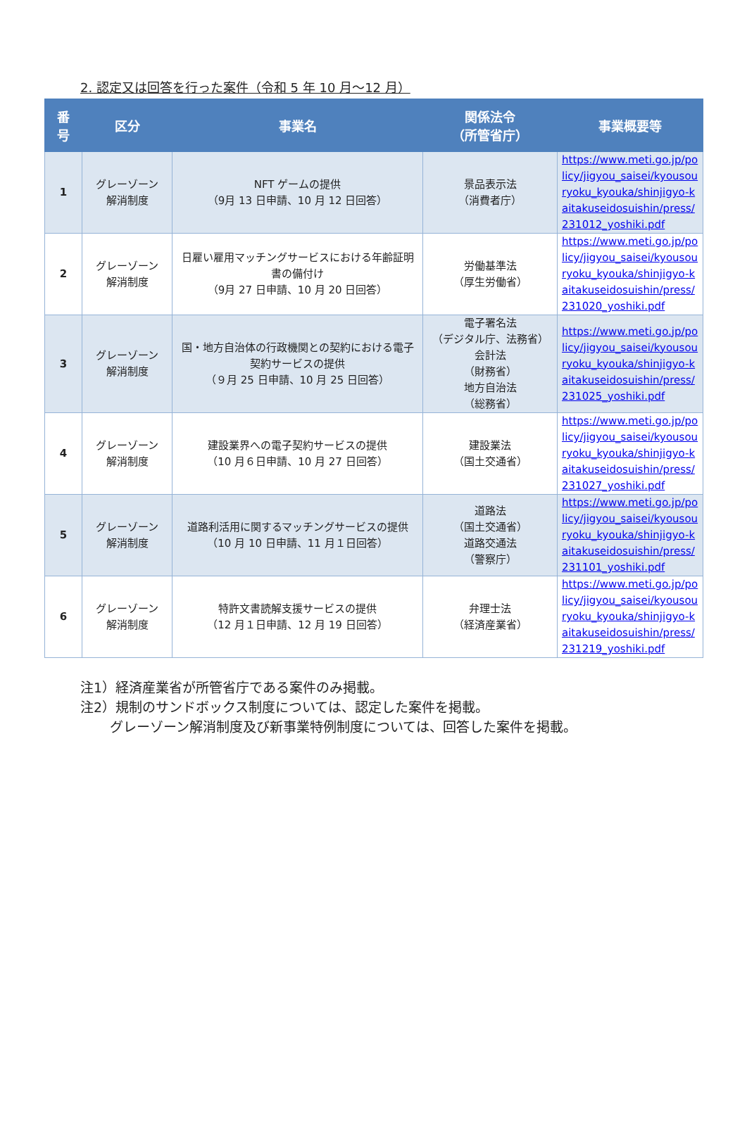2. 認定又は回答を行った案件（令和 5 年 10 月～12 月）
| 番 号 | 区分 | 事業名 | 関係法令 （所管省庁） | 事業概要等 |
| --- | --- | --- | --- | --- |
| 1 | グレーゾーン 解消制度 | NFT ゲームの提供 （9月 13 日申請、10 月 12 日回答） | 景品表示法 （消費者庁） | https://www.meti.go.jp/policy/jigyou_saisei/kyousouryoku_kyouka/shinjigyo-kaitakuseidosuishin/press/231012_yoshiki.pdf |
| 2 | グレーゾーン 解消制度 | 日雇い雇用マッチングサービスにおける年齢証明書の備付け （9月 27 日申請、10 月 20 日回答） | 労働基準法 （厚生労働省） | https://www.meti.go.jp/policy/jigyou_saisei/kyousouryoku_kyouka/shinjigyo-kaitakuseidosuishin/press/231020_yoshiki.pdf |
| 3 | グレーゾーン 解消制度 | 国・地方自治体の行政機関との契約における電子契約サービスの提供 （９月 25 日申請、10 月 25 日回答） | 電子署名法 （デジタル庁、法務省） 会計法 （財務省） 地方自治法 （総務省） | https://www.meti.go.jp/policy/jigyou_saisei/kyousouryoku_kyouka/shinjigyo-kaitakuseidosuishin/press/231025_yoshiki.pdf |
| 4 | グレーゾーン 解消制度 | 建設業界への電子契約サービスの提供 （10 月６日申請、10 月 27 日回答） | 建設業法 （国土交通省） | https://www.meti.go.jp/policy/jigyou_saisei/kyousouryoku_kyouka/shinjigyo-kaitakuseidosuishin/press/231027_yoshiki.pdf |
| 5 | グレーゾーン 解消制度 | 道路利活用に関するマッチングサービスの提供 （10 月 10 日申請、11 月１日回答） | 道路法 （国土交通省） 道路交通法 （警察庁） | https://www.meti.go.jp/policy/jigyou_saisei/kyousouryoku_kyouka/shinjigyo-kaitakuseidosuishin/press/231101_yoshiki.pdf |
| 6 | グレーゾーン 解消制度 | 特許文書読解支援サービスの提供 （12 月１日申請、12 月 19 日回答） | 弁理士法 （経済産業省） | https://www.meti.go.jp/policy/jigyou_saisei/kyousouryoku_kyouka/shinjigyo-kaitakuseidosuishin/press/231219_yoshiki.pdf |
注1）経済産業省が所管省庁である案件のみ掲載。
注2）規制のサンドボックス制度については、認定した案件を掲載。
グレーゾーン解消制度及び新事業特例制度については、回答した案件を掲載。